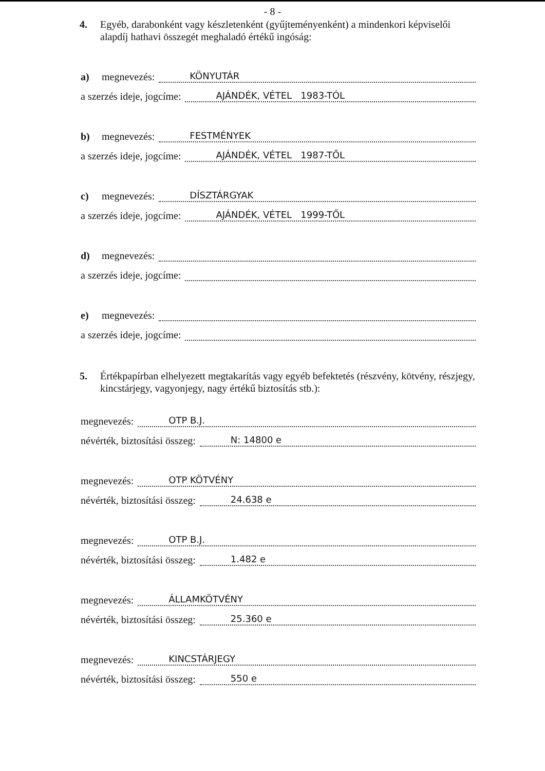- 8 -
4. Egyéb, darabonként vagy készletenként (gyűjteményenként) a mindenkori képviselői alapdíj hathavi összegét meghaladó értékű ingóság:
a) megnevezés: KÖNYUTÁR
a szerzés ideje, jogcíme: AJÁNDÉK, VÉTEL 1983-TÓL
b) megnevezés: FESTMÉNYEK
a szerzés ideje, jogcíme: AJÁNDÉK, VÉTEL 1987-TŐL
c) megnevezés: DÍSZTÁRGYAK
a szerzés ideje, jogcíme: AJÁNDÉK, VÉTEL 1999-TŐL
d) megnevezés:
a szerzés ideje, jogcíme:
e) megnevezés:
a szerzés ideje, jogcíme:
5. Értékpapírban elhelyezett megtakarítás vagy egyéb befektetés (részvény, kötvény, részjegy, kincstárjegy, vagyonjegy, nagy értékű biztosítás stb.):
megnevezés: OTP B.J.
névérték, biztosítási összeg: N: 14800 e
megnevezés: OTP KÖTVÉNY
névérték, biztosítási összeg: 24.638 e
megnevezés: OTP B.J.
névérték, biztosítási összeg: 1.482 e
megnevezés: ÁLLAMKÖTVÉNY
névérték, biztosítási összeg: 25.360 e
megnevezés: KINCSTÁRJEGY
névérték, biztosítási összeg: 550 e